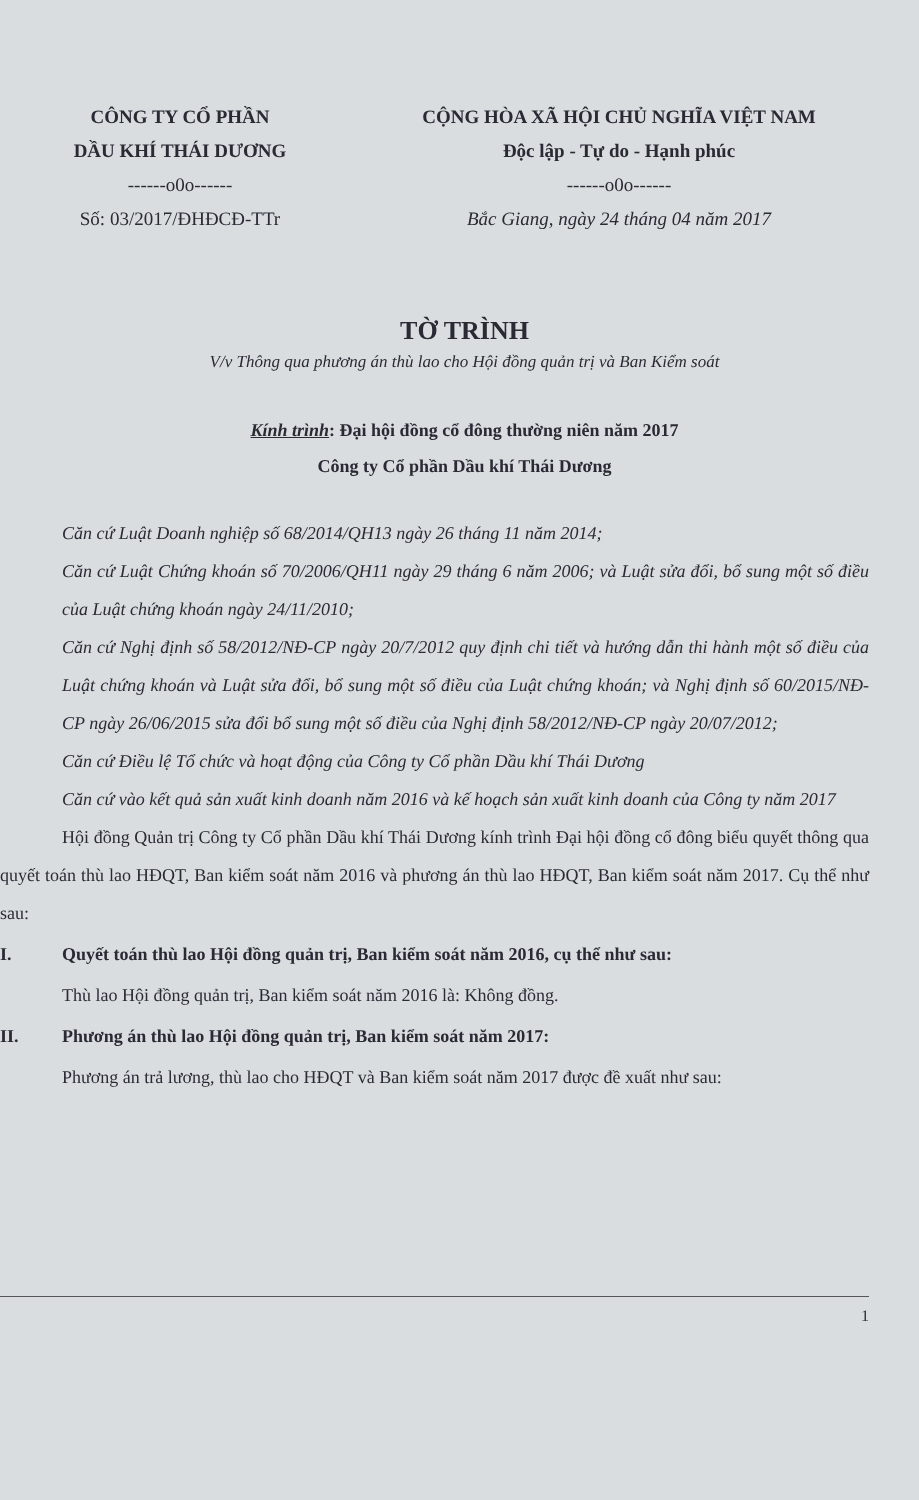CÔNG TY CỔ PHẦN
DẦU KHÍ THÁI DƯƠNG
------o0o------
Số: 03/2017/ĐHĐCĐ-TTr
CỘNG HÒA XÃ HỘI CHỦ NGHĨA VIỆT NAM
Độc lập - Tự do - Hạnh phúc
------o0o------
Bắc Giang, ngày 24 tháng 04 năm 2017
TỜ TRÌNH
V/v Thông qua phương án thù lao cho Hội đồng quản trị và Ban Kiểm soát
Kính trình: Đại hội đồng cổ đông thường niên năm 2017
Công ty Cổ phần Dầu khí Thái Dương
Căn cứ Luật Doanh nghiệp số 68/2014/QH13 ngày 26 tháng 11 năm 2014;
Căn cứ Luật Chứng khoán số 70/2006/QH11 ngày 29 tháng 6 năm 2006; và Luật sửa đổi, bổ sung một số điều của Luật chứng khoán ngày 24/11/2010;
Căn cứ Nghị định số 58/2012/NĐ-CP ngày 20/7/2012 quy định chi tiết và hướng dẫn thi hành một số điều của Luật chứng khoán và Luật sửa đổi, bổ sung một số điều của Luật chứng khoán; và Nghị định số 60/2015/NĐ-CP ngày 26/06/2015 sửa đổi bổ sung một số điều của Nghị định 58/2012/NĐ-CP ngày 20/07/2012;
Căn cứ Điều lệ Tổ chức và hoạt động của Công ty Cổ phần Dầu khí Thái Dương
Căn cứ vào kết quả sản xuất kinh doanh năm 2016 và kế hoạch sản xuất kinh doanh của Công ty năm 2017
Hội đồng Quản trị Công ty Cổ phần Dầu khí Thái Dương kính trình Đại hội đồng cổ đông biểu quyết thông qua quyết toán thù lao HĐQT, Ban kiểm soát năm 2016 và phương án thù lao HĐQT, Ban kiểm soát năm 2017. Cụ thể như sau:
I. Quyết toán thù lao Hội đồng quản trị, Ban kiểm soát năm 2016, cụ thể như sau:
Thù lao Hội đồng quản trị, Ban kiểm soát năm 2016 là: Không đồng.
II. Phương án thù lao Hội đồng quản trị, Ban kiểm soát năm 2017:
Phương án trả lương, thù lao cho HĐQT và Ban kiểm soát năm 2017 được đề xuất như sau:
1